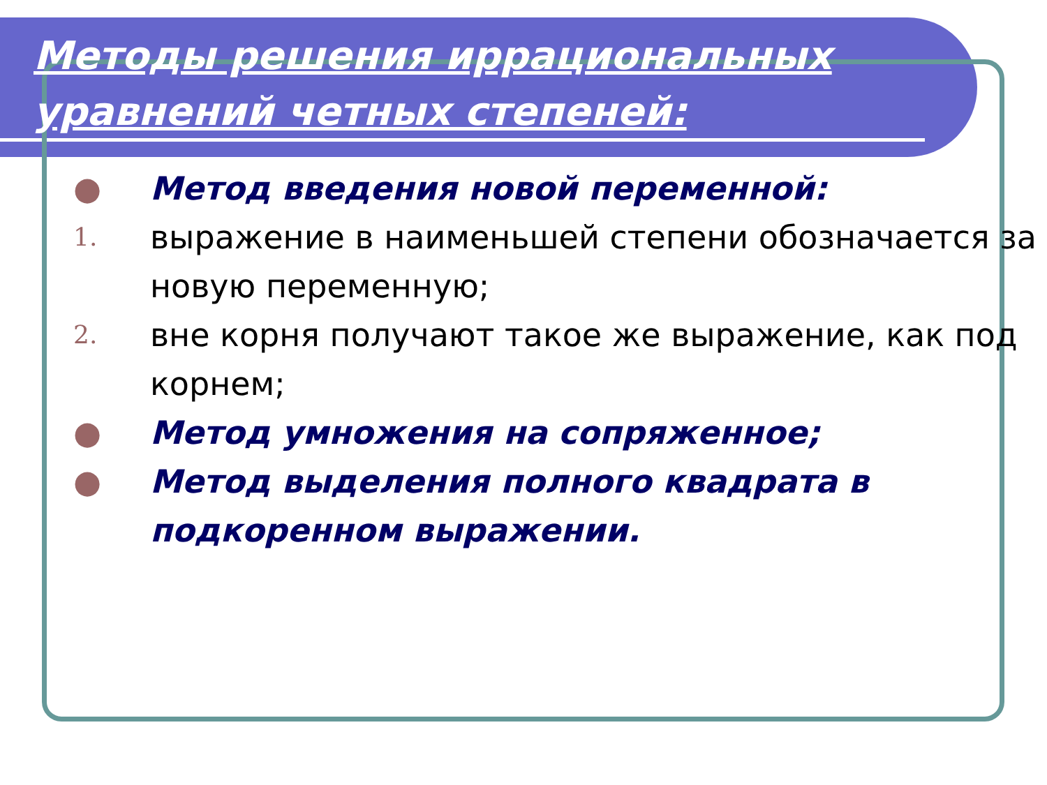Методы решения иррациональных
уравнений четных степеней:
● Метод введения новой переменной:
1. выражение в наименьшей степени обозначается за новую переменную;
2. вне корня получают такое же выражение, как под корнем;
● Метод умножения на сопряженное;
● Метод выделения полного квадрата в подкоренном выражении.